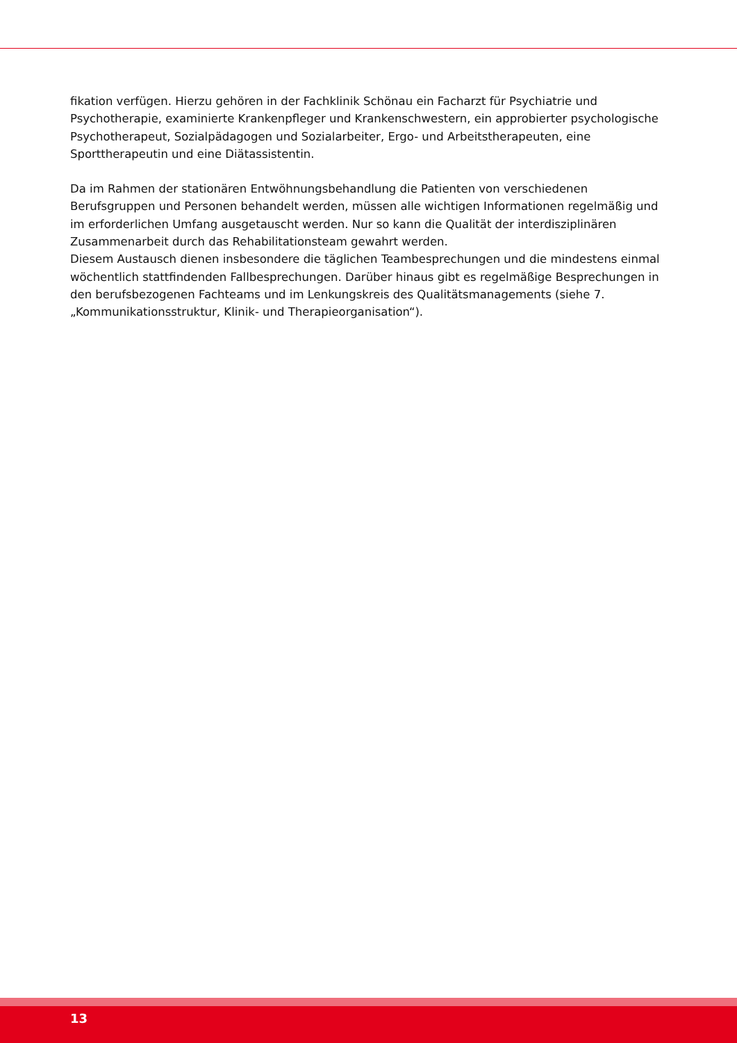fikation verfügen. Hierzu gehören in der Fachklinik Schönau ein Facharzt für Psychiatrie und Psychotherapie, examinierte Krankenpfleger und Krankenschwestern, ein approbierter psychologische Psychotherapeut, Sozialpädagogen und Sozialarbeiter, Ergo- und Arbeitstherapeuten, eine Sporttherapeutin und eine Diätassistentin.
Da im Rahmen der stationären Entwöhnungsbehandlung die Patienten von verschiedenen Berufsgruppen und Personen behandelt werden, müssen alle wichtigen Informationen regelmäßig und im erforderlichen Umfang ausgetauscht werden. Nur so kann die Qualität der interdisziplinären Zusammenarbeit durch das Rehabilitationsteam gewahrt werden.
Diesem Austausch dienen insbesondere die täglichen Teambesprechungen und die mindestens einmal wöchentlich stattfindenden Fallbesprechungen. Darüber hinaus gibt es regelmäßige Besprechungen in den berufsbezogenen Fachteams und im Lenkungskreis des Qualitätsmanagements (siehe 7. „Kommunikationsstruktur, Klinik- und Therapieorganisation“).
13